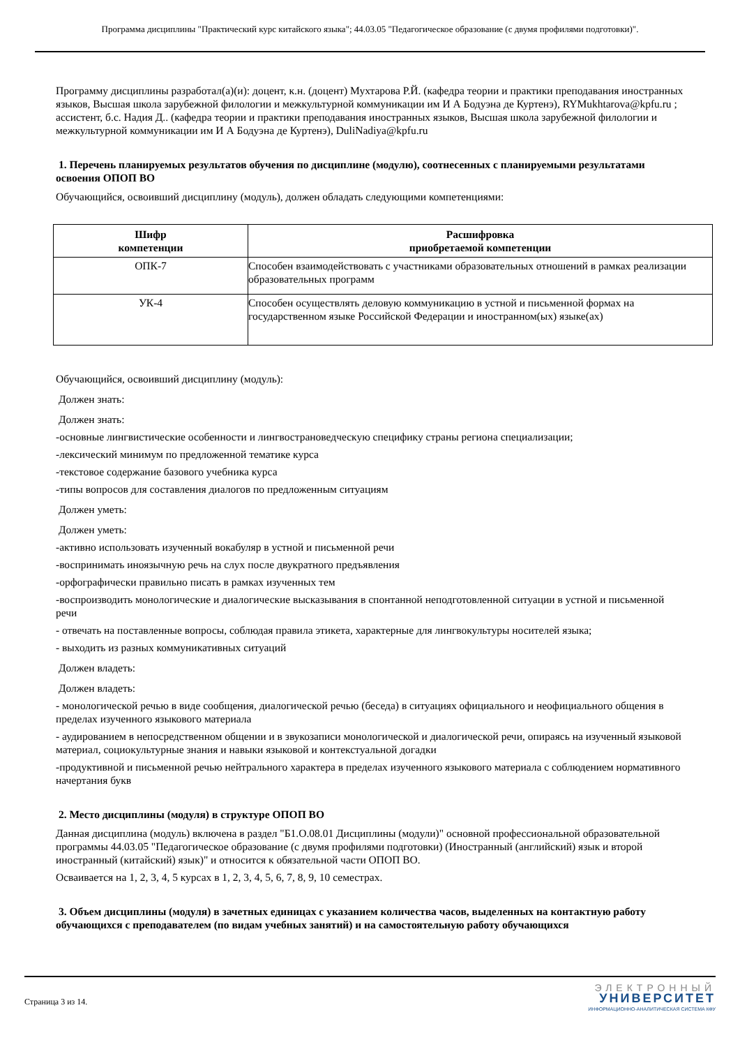Программа дисциплины "Практический курс китайского языка"; 44.03.05 "Педагогическое образование (с двумя профилями подготовки)".
Программу дисциплины разработал(а)(и): доцент, к.н. (доцент) Мухтарова Р.Й. (кафедра теории и практики преподавания иностранных языков, Высшая школа зарубежной филологии и межкультурной коммуникации им И А Бодуэна де Куртенэ), RYMukhtarova@kpfu.ru ; ассистент, б.с. Надия Д.. (кафедра теории и практики преподавания иностранных языков, Высшая школа зарубежной филологии и межкультурной коммуникации им И А Бодуэна де Куртенэ), DuliNadiya@kpfu.ru
1. Перечень планируемых результатов обучения по дисциплине (модулю), соотнесенных с планируемыми результатами освоения ОПОП ВО
Обучающийся, освоивший дисциплину (модуль), должен обладать следующими компетенциями:
| Шифр компетенции | Расшифровка приобретаемой компетенции |
| --- | --- |
| ОПК-7 | Способен взаимодействовать с участниками образовательных отношений в рамках реализации образовательных программ |
| УК-4 | Способен осуществлять деловую коммуникацию в устной и письменной формах на государственном языке Российской Федерации и иностранном(ых) языке(ах) |
Обучающийся, освоивший дисциплину (модуль):
Должен знать:
Должен знать:
-основные лингвистические особенности и лингвострановедческую специфику страны региона специализации;
-лексический минимум по предложенной тематике курса
-текстовое содержание базового учебника курса
-типы вопросов для составления диалогов по предложенным ситуациям
Должен уметь:
Должен уметь:
-активно использовать изученный вокабуляр в устной и письменной речи
-воспринимать иноязычную речь на слух после двукратного предъявления
-орфографически правильно писать в рамках изученных тем
-воспроизводить монологические и диалогические высказывания в спонтанной неподготовленной ситуации в устной и письменной речи
- отвечать на поставленные вопросы, соблюдая правила этикета, характерные для лингвокультуры носителей языка;
- выходить из разных коммуникативных ситуаций
Должен владеть:
Должен владеть:
- монологической речью в виде сообщения, диалогической речью (беседа) в ситуациях официального и неофициального общения в пределах изученного языкового материала
- аудированием в непосредственном общении и в звукозаписи монологической и диалогической речи, опираясь на изученный языковой материал, социокультурные знания и навыки языковой и контекстуальной догадки
-продуктивной и письменной речью нейтрального характера в пределах изученного языкового материала с соблюдением нормативного начертания букв
2. Место дисциплины (модуля) в структуре ОПОП ВО
Данная дисциплина (модуль) включена в раздел "Б1.О.08.01 Дисциплины (модули)" основной профессиональной образовательной программы 44.03.05 "Педагогическое образование (с двумя профилями подготовки) (Иностранный (английский) язык и второй иностранный (китайский) язык)" и относится к обязательной части ОПОП ВО.
Осваивается на 1, 2, 3, 4, 5 курсах в 1, 2, 3, 4, 5, 6, 7, 8, 9, 10 семестрах.
3. Объем дисциплины (модуля) в зачетных единицах с указанием количества часов, выделенных на контактную работу обучающихся с преподавателем (по видам учебных занятий) и на самостоятельную работу обучающихся
Страница 3 из 14.
ЭЛЕКТРОННЫЙ
УНИВЕРСИТЕТ
ИНФОРМАЦИОННО-АНАЛИТИЧЕСКАЯ СИСТЕМА КФУ